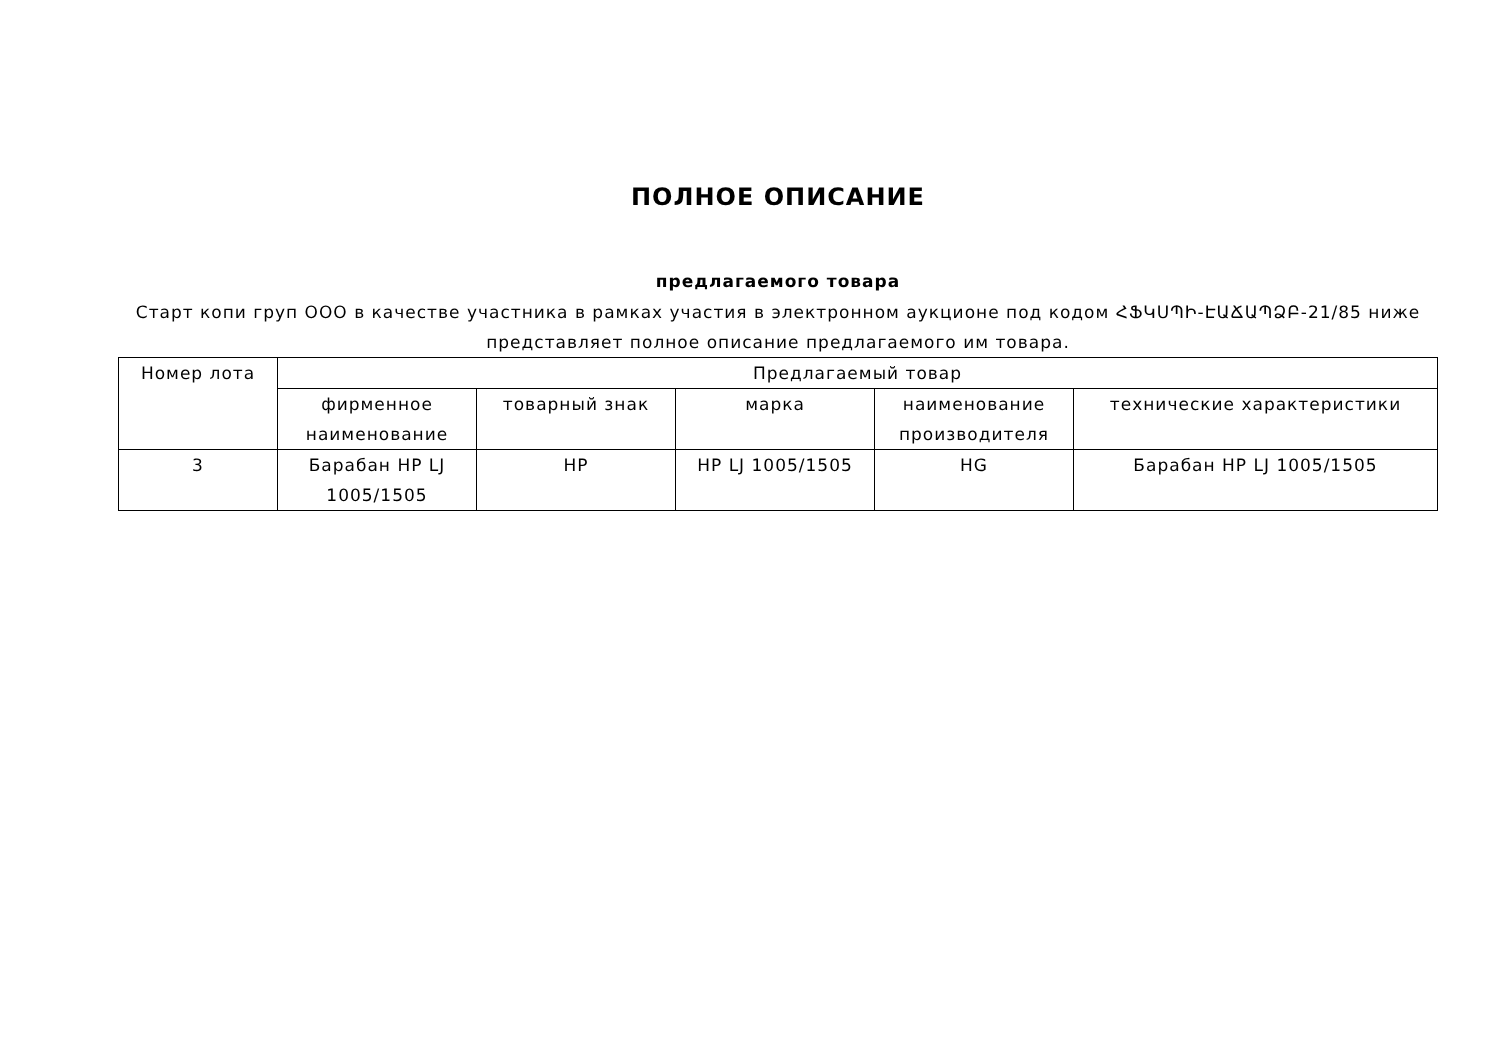ПОЛНОЕ ОПИСАНИЕ
предлагаемого товара
Старт копи груп ООО в качестве участника в рамках участия в электронном аукционе под кодом ՀՖԿՍՊԻ-ԷԱՃԱՊՁԲ-21/85 ниже представляет полное описание предлагаемого им товара.
| Номер лота | Предлагаемый товар | | | | |
| --- | --- | --- | --- | --- | --- |
| | фирменное наименование | товарный знак | марка | наименование производителя | технические характеристики |
| 3 | Барабан HP LJ 1005/1505 | HP | HP LJ 1005/1505 | HG | Барабан HP LJ 1005/1505 |